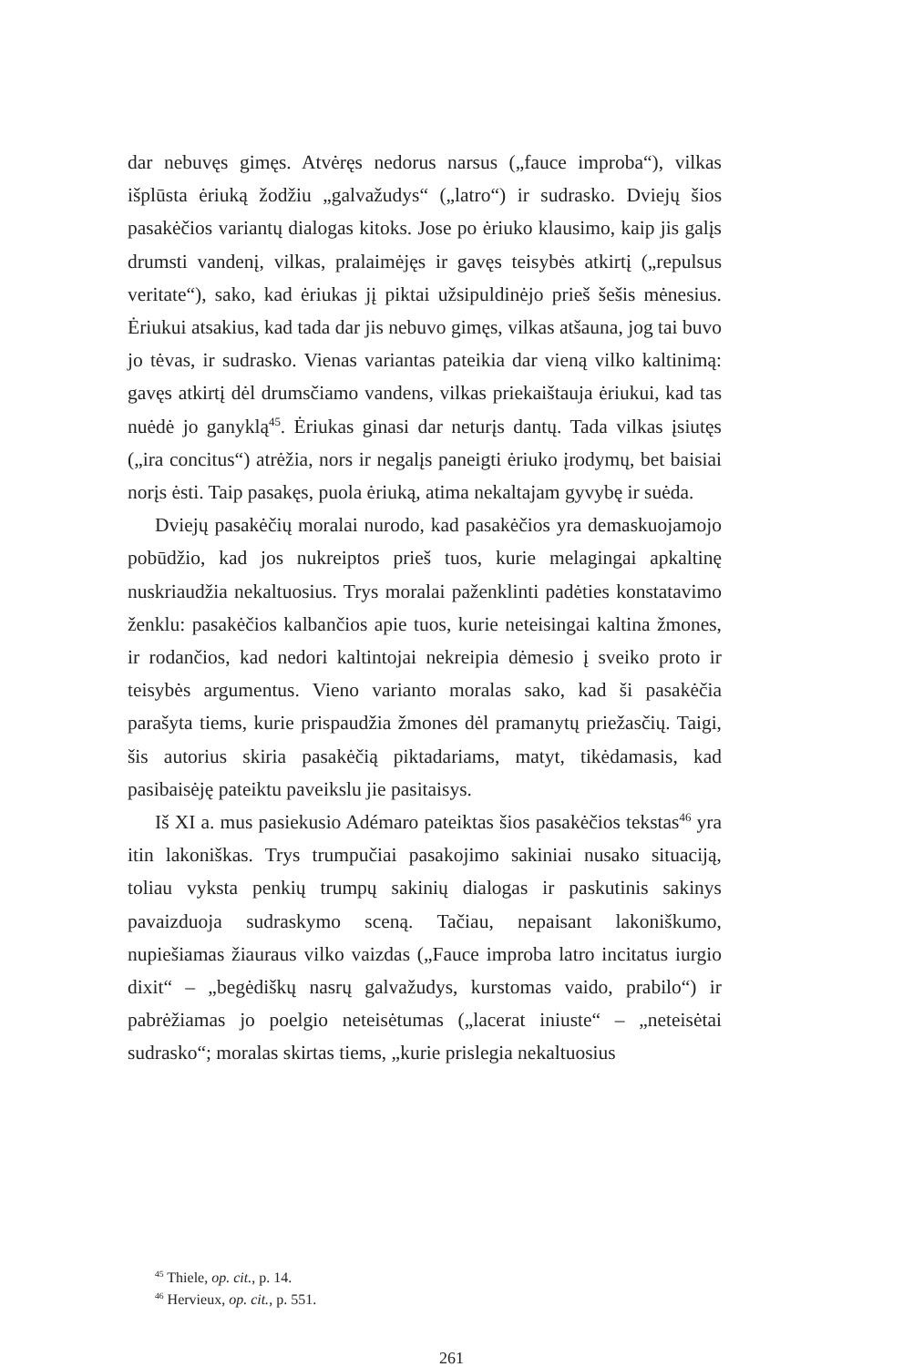dar nebuvęs gimęs. Atvėręs nedorus narsus („fauce improba“), vilkas išplūsta ėriuką žodžiu „galvažudys“ („latro“) ir sudrasko. Dviejų šios pasakėčios variantų dialogas kitoks. Jose po ėriuko klausimo, kaip jis galįs drumsti vandenį, vilkas, pralaimėjęs ir gavęs teisybės atkirtį („repulsus veritate“), sako, kad ėriukas jį piktai užsipuldinėjo prieš šešis mėnesius. Ėriukui atsakius, kad tada dar jis nebuvo gimęs, vilkas atšauna, jog tai buvo jo tėvas, ir sudrasko. Vienas variantas pateikia dar vieną vilko kaltinimą: gavęs atkirtį dėl drumsčiamo vandens, vilkas priekaištauja ėriukui, kad tas nuėdė jo ganyklą<sup>45</sup>. Ėriukas ginasi dar neturįs dantų. Tada vilkas įsiutęs („ira concitus“) atrėžia, nors ir negalįs paneigti ėriuko įrodymų, bet baisiai norįs ėsti. Taip pasakęs, puola ėriuką, atima nekaltajam gyvybę ir suėda.
Dviejų pasakėčių moralai nurodo, kad pasakėčios yra demaskuojamojo pobūdžio, kad jos nukreiptos prieš tuos, kurie melagingai apkaltinę nuskriaudžia nekaltuosius. Trys moralai paženklinti padėties konstatavimo ženklu: pasakėčios kalbančios apie tuos, kurie neteisingai kaltina žmones, ir rodančios, kad nedori kaltintojai nekreipia dėmesio į sveiko proto ir teisybės argumentus. Vieno varianto moralas sako, kad ši pasakėčia parašyta tiems, kurie prispaudžia žmones dėl pramanytų priežasčių. Taigi, šis autorius skiria pasakėčią piktadariams, matyt, tikėdamasis, kad pasibaisėję pateiktu paveikslu jie pasitaisys.
Iš XI a. mus pasiekusio Adémaro pateiktas šios pasakėčios tekstas<sup>46</sup> yra itin lakoniškas. Trys trumpučiai pasakojimo sakiniai nusako situaciją, toliau vyksta penkių trumpų sakinių dialogas ir paskutinis sakinys pavaizduoja sudraskymo sceną. Tačiau, nepaisant lakoniškumo, nupiešiamas žiauraus vilko vaizdas („Fauce improba latro incitatus iurgio dixit“ – „begėdiškų nasrų galvažudys, kurstomas vaido, prabilo“) ir pabrėžiamas jo poelgio neteisėtumas („lacerat iniuste“ – „neteisėtai sudrasko“; moralas skirtas tiems, „kurie prislegia nekaltuosius
<sup>45</sup> Thiele, op. cit., p. 14.
<sup>46</sup> Hervieux, op. cit., p. 551.
261